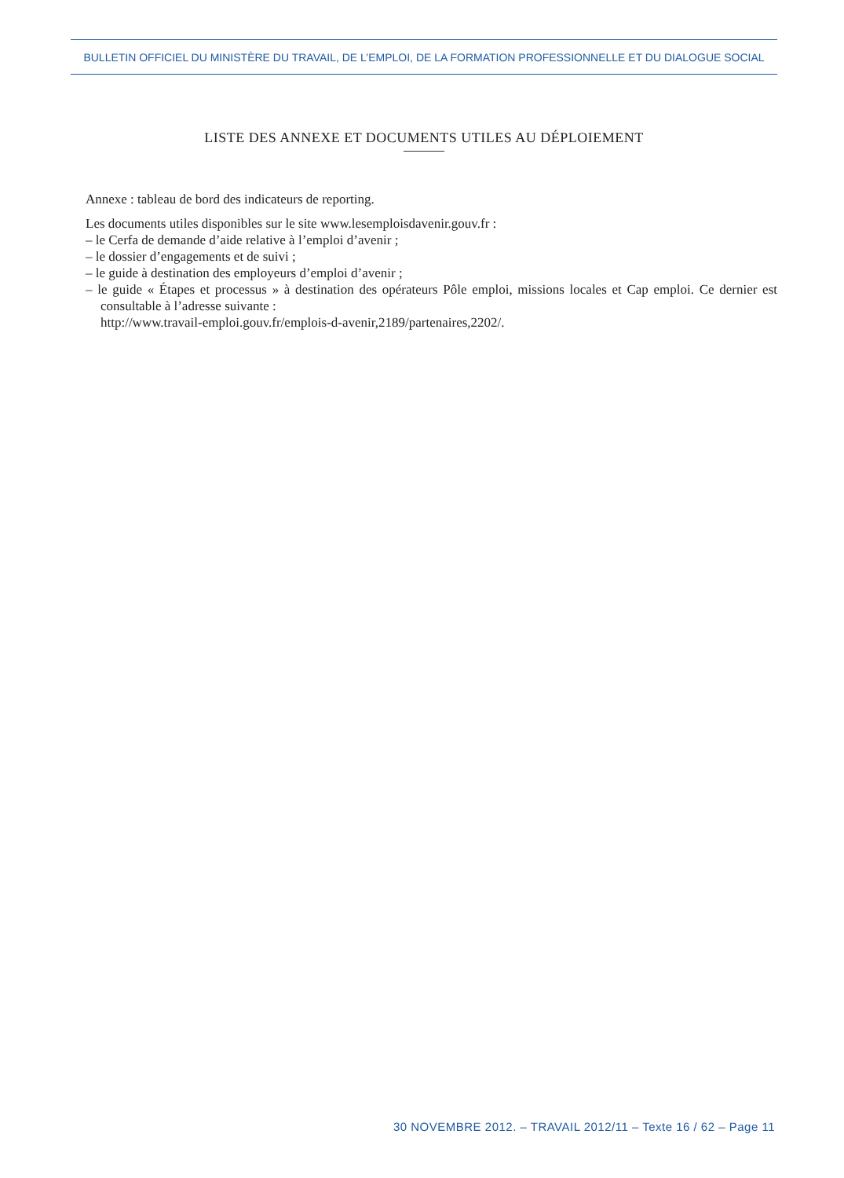BULLETIN OFFICIEL DU MINISTÈRE DU TRAVAIL, DE L’EMPLOI, DE LA FORMATION PROFESSIONNELLE ET DU DIALOGUE SOCIAL
LISTE DES ANNEXE ET DOCUMENTS UTILES AU DÉPLOIEMENT
Annexe : tableau de bord des indicateurs de reporting.
Les documents utiles disponibles sur le site www.lesemploisdavenir.gouv.fr :
– le Cerfa de demande d’aide relative à l’emploi d’avenir ;
– le dossier d’engagements et de suivi ;
– le guide à destination des employeurs d’emploi d’avenir ;
– le guide « Étapes et processus » à destination des opérateurs Pôle emploi, missions locales et Cap emploi. Ce dernier est consultable à l’adresse suivante :
http://www.travail-emploi.gouv.fr/emplois-d-avenir,2189/partenaires,2202/.
30 NOVEMBRE 2012. – TRAVAIL 2012/11 – Texte 16 / 62 – Page 11